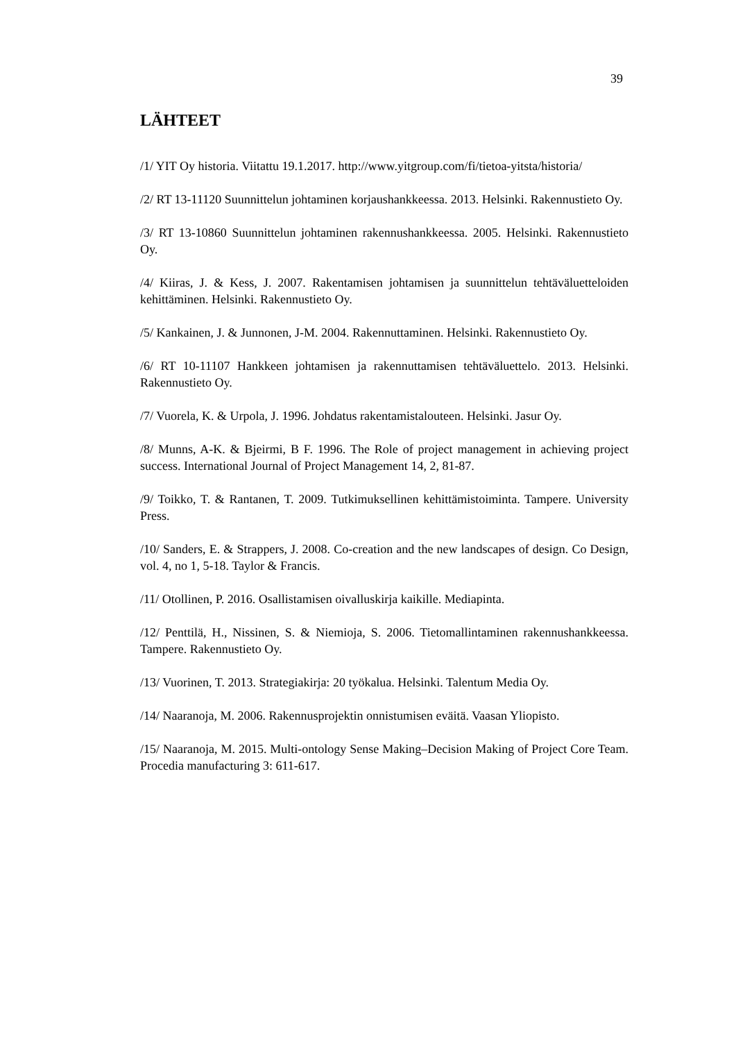39
LÄHTEET
/1/ YIT Oy historia. Viitattu 19.1.2017. http://www.yitgroup.com/fi/tietoa-yitsta/historia/
/2/ RT 13-11120 Suunnittelun johtaminen korjaushankkeessa. 2013. Helsinki. Rakennustieto Oy.
/3/ RT 13-10860 Suunnittelun johtaminen rakennushankkeessa. 2005. Helsinki. Rakennustieto Oy.
/4/ Kiiras, J. & Kess, J. 2007. Rakentamisen johtamisen ja suunnittelun tehtäväluetteloiden kehittäminen. Helsinki. Rakennustieto Oy.
/5/ Kankainen, J. & Junnonen, J-M. 2004. Rakennuttaminen. Helsinki. Rakennustieto Oy.
/6/ RT 10-11107 Hankkeen johtamisen ja rakennuttamisen tehtäväluettelo. 2013. Helsinki. Rakennustieto Oy.
/7/ Vuorela, K. & Urpola, J. 1996. Johdatus rakentamistalouteen. Helsinki. Jasur Oy.
/8/ Munns, A-K. & Bjeirmi, B F. 1996. The Role of project management in achieving project success. International Journal of Project Management 14, 2, 81-87.
/9/ Toikko, T. & Rantanen, T. 2009. Tutkimuksellinen kehittämistoiminta. Tampere. University Press.
/10/ Sanders, E. & Strappers, J. 2008. Co-creation and the new landscapes of design. Co Design, vol. 4, no 1, 5-18. Taylor & Francis.
/11/ Otollinen, P. 2016. Osallistamisen oivalluskirja kaikille. Mediapinta.
/12/ Penttilä, H., Nissinen, S. & Niemioja, S. 2006. Tietomallintaminen rakennushankkeessa. Tampere. Rakennustieto Oy.
/13/ Vuorinen, T. 2013. Strategiakirja: 20 työkalua. Helsinki. Talentum Media Oy.
/14/ Naaranoja, M. 2006. Rakennusprojektin onnistumisen eväitä. Vaasan Yliopisto.
/15/ Naaranoja, M. 2015. Multi-ontology Sense Making–Decision Making of Project Core Team. Procedia manufacturing 3: 611-617.